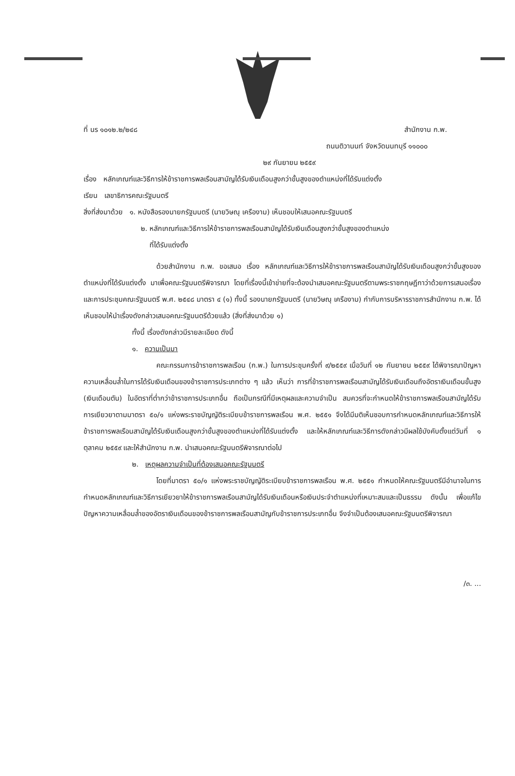ที่ นร ๑๐๑๒.๒/๒๔๘ สำนักงาน ก.พ.
ถนนติวานนท์ จังหวัดนนทบุรี ๑๑๐๐๐
๒๙ กันยายน ๒๕๕๙
เรื่อง หลักเกณฑ์และวิธีการให้ข้าราชการพลเรือนสามัญได้รับเงินเดือนสูงกว่าขั้นสูงของตำแหน่งที่ได้รับแต่งตั้ง
เรียน เลขาธิการคณะรัฐมนตรี
สิ่งที่ส่งมาด้วย ๑. หนังสือรองนายกรัฐมนตรี (นายวิษณุ เครืองาม) เห็นชอบให้เสนอคณะรัฐมนตรี
๒. หลักเกณฑ์และวิธีการให้ข้าราชการพลเรือนสามัญได้รับเงินเดือนสูงกว่าขั้นสูงของตำแหน่ง
ที่ได้รับแต่งตั้ง
ด้วยสำนักงาน ก.พ. ขอเสนอ เรื่อง หลักเกณฑ์และวิธีการให้ข้าราชการพลเรือนสามัญได้รับเงินเดือนสูงกว่าขั้นสูงของตำแหน่งที่ได้รับแต่งตั้ง มาเพื่อคณะรัฐมนตรีพิจารณา โดยที่เรื่องนี้เข้าข่ายที่จะต้องนำเสนอคณะรัฐมนตรีตามพระราชกฤษฎีกาว่าด้วยการเสนอเรื่องและการประชุมคณะรัฐมนตรี พ.ศ. ๒๕๔๘ มาตรา ๔ (๑) ทั้งนี้ รองนายกรัฐมนตรี (นายวิษณุ เครืองาม) กำกับการบริหารราชการสำนักงาน ก.พ. ได้เห็นชอบให้นำเรื่องดังกล่าวเสนอคณะรัฐมนตรีด้วยแล้ว (สิ่งที่ส่งมาด้วย ๑)
ทั้งนี้ เรื่องดังกล่าวมีรายละเอียด ดังนี้
๑. ความเป็นมา
คณะกรรมการข้าราชการพลเรือน (ก.พ.) ในการประชุมครั้งที่ ๙/๒๕๕๙ เมื่อวันที่ ๑๒ กันยายน ๒๕๕๙ ได้พิจารณาปัญหาความเหลื่อมล้ำในการได้รับเงินเดือนของข้าราชการประเภทต่าง ๆ แล้ว เห็นว่า การที่ข้าราชการพลเรือนสามัญได้รับเงินเดือนถึงอัตราเงินเดือนขั้นสูง (เงินเดือนตัน) ในอัตราที่ต่ำกว่าข้าราชการประเภทอื่น ถือเป็นกรณีที่มีเหตุผลและความจำเป็น สมควรที่จะกำหนดให้ข้าราชการพลเรือนสามัญได้รับการเยียวยาตามมาตรา ๕๐/๑ แห่งพระราชบัญญัติระเบียบข้าราชการพลเรือน พ.ศ. ๒๕๕๑ จึงได้มีมติเห็นชอบการกำหนดหลักเกณฑ์และวิธีการให้ข้าราชการพลเรือนสามัญได้รับเงินเดือนสูงกว่าขั้นสูงของตำแหน่งที่ได้รับแต่งตั้ง และให้หลักเกณฑ์และวิธีการดังกล่าวมีผลใช้บังคับตั้งแต่วันที่ ๑ ตุลาคม ๒๕๕๙ และให้สำนักงาน ก.พ. นำเสนอคณะรัฐมนตรีพิจารณาต่อไป
๒. เหตุผลความจำเป็นที่ต้องเสนอคณะรัฐมนตรี
โดยที่มาตรา ๕๐/๑ แห่งพระราชบัญญัติระเบียบข้าราชการพลเรือน พ.ศ. ๒๕๕๑ กำหนดให้คณะรัฐมนตรีมีอำนาจในการกำหนดหลักเกณฑ์และวิธีการเยียวยาให้ข้าราชการพลเรือนสามัญได้รับเงินเดือนหรือเงินประจำตำแหน่งที่เหมาะสมและเป็นธรรม ดังนั้น เพื่อแก้ไขปัญหาความเหลื่อมล้ำของอัตราเงินเดือนของข้าราชการพลเรือนสามัญกับข้าราชการประเภทอื่น จึงจำเป็นต้องเสนอคณะรัฐมนตรีพิจารณา
/๓. ...